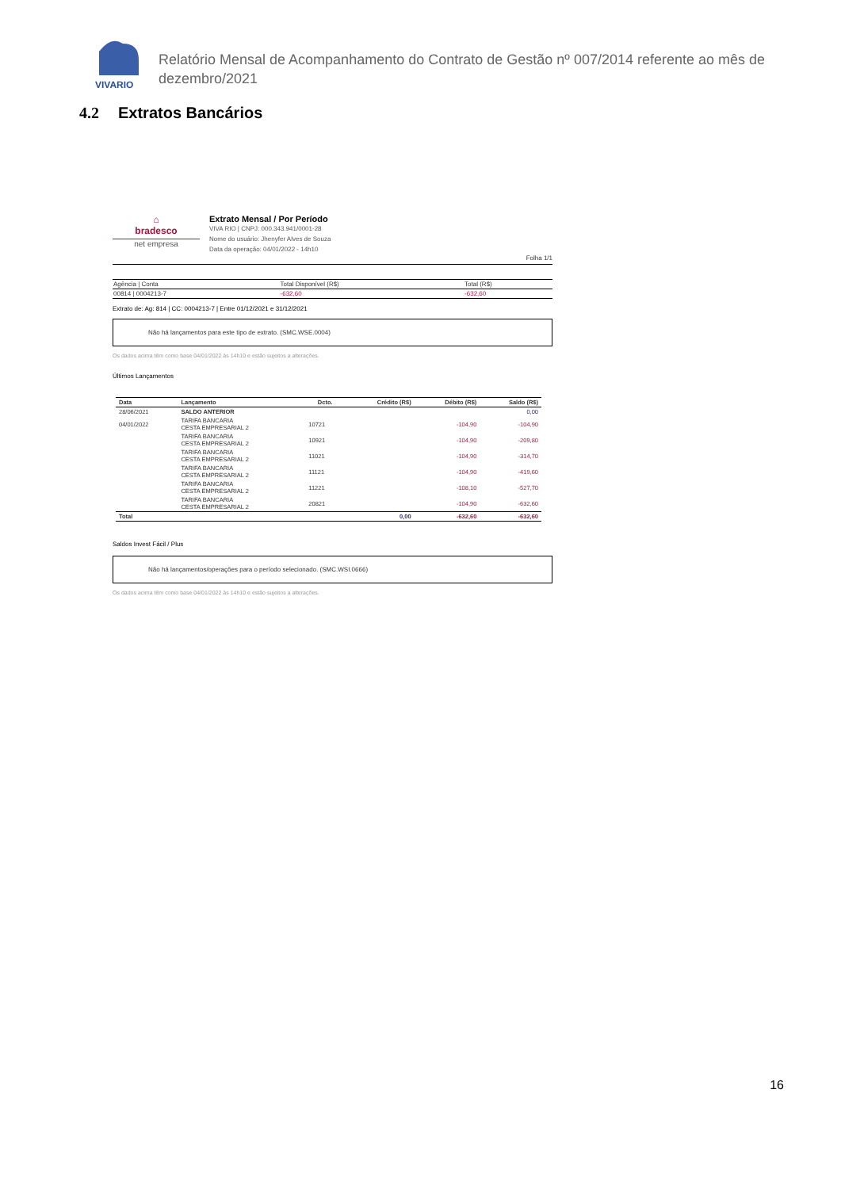VIVARIO
Relatório Mensal de Acompanhamento do Contrato de Gestão nº 007/2014 referente ao mês de dezembro/2021
4.2 Extratos Bancários
⌂
bradesco
net empresa
Extrato Mensal / Por Período
VIVA RIO | CNPJ: 000.343.941/0001-28
Nome do usuário: Jhenyfer Alves de Souza
Data da operação: 04/01/2022 - 14h10
Folha 1/1
| Agência / Conta | Total Disponível (R$) | Total (R$) |
| --- | --- | --- |
| 00814 / 0004213-7 | -632,60 | -632,60 |
Extrato de: Ag: 814 | CC: 0004213-7 | Entre 01/12/2021 e 31/12/2021
Não há lançamentos para este tipo de extrato. (SMC.WSE.0004)
Os dados acima têm como base 04/01/2022 às 14h10 e estão sujeitos a alterações.
Últimos Lançamentos
| Data | Lançamento | Dcto. | Crédito (R$) | Débito (R$) | Saldo (R$) |
| --- | --- | --- | --- | --- | --- |
| 28/06/2021 | SALDO ANTERIOR | | | | 0,00 |
| 04/01/2022 | TARIFA BANCARIA CESTA EMPRESARIAL 2 | 10721 | | -104,90 | -104,90 |
| | TARIFA BANCARIA CESTA EMPRESARIAL 2 | 10921 | | -104,90 | -209,80 |
| | TARIFA BANCARIA CESTA EMPRESARIAL 2 | 11021 | | -104,90 | -314,70 |
| | TARIFA BANCARIA CESTA EMPRESARIAL 2 | 11121 | | -104,90 | -419,60 |
| | TARIFA BANCARIA CESTA EMPRESARIAL 2 | 11221 | | -108,10 | -527,70 |
| | TARIFA BANCARIA CESTA EMPRESARIAL 2 | 20821 | | -104,90 | -632,60 |
| Total | | | 0,00 | -632,60 | -632,60 |
Saldos Invest Fácil / Plus
Não há lançamentos/operações para o período selecionado. (SMC.WSI.0666)
Os dados acima têm como base 04/01/2022 às 14h10 e estão sujeitos a alterações.
16